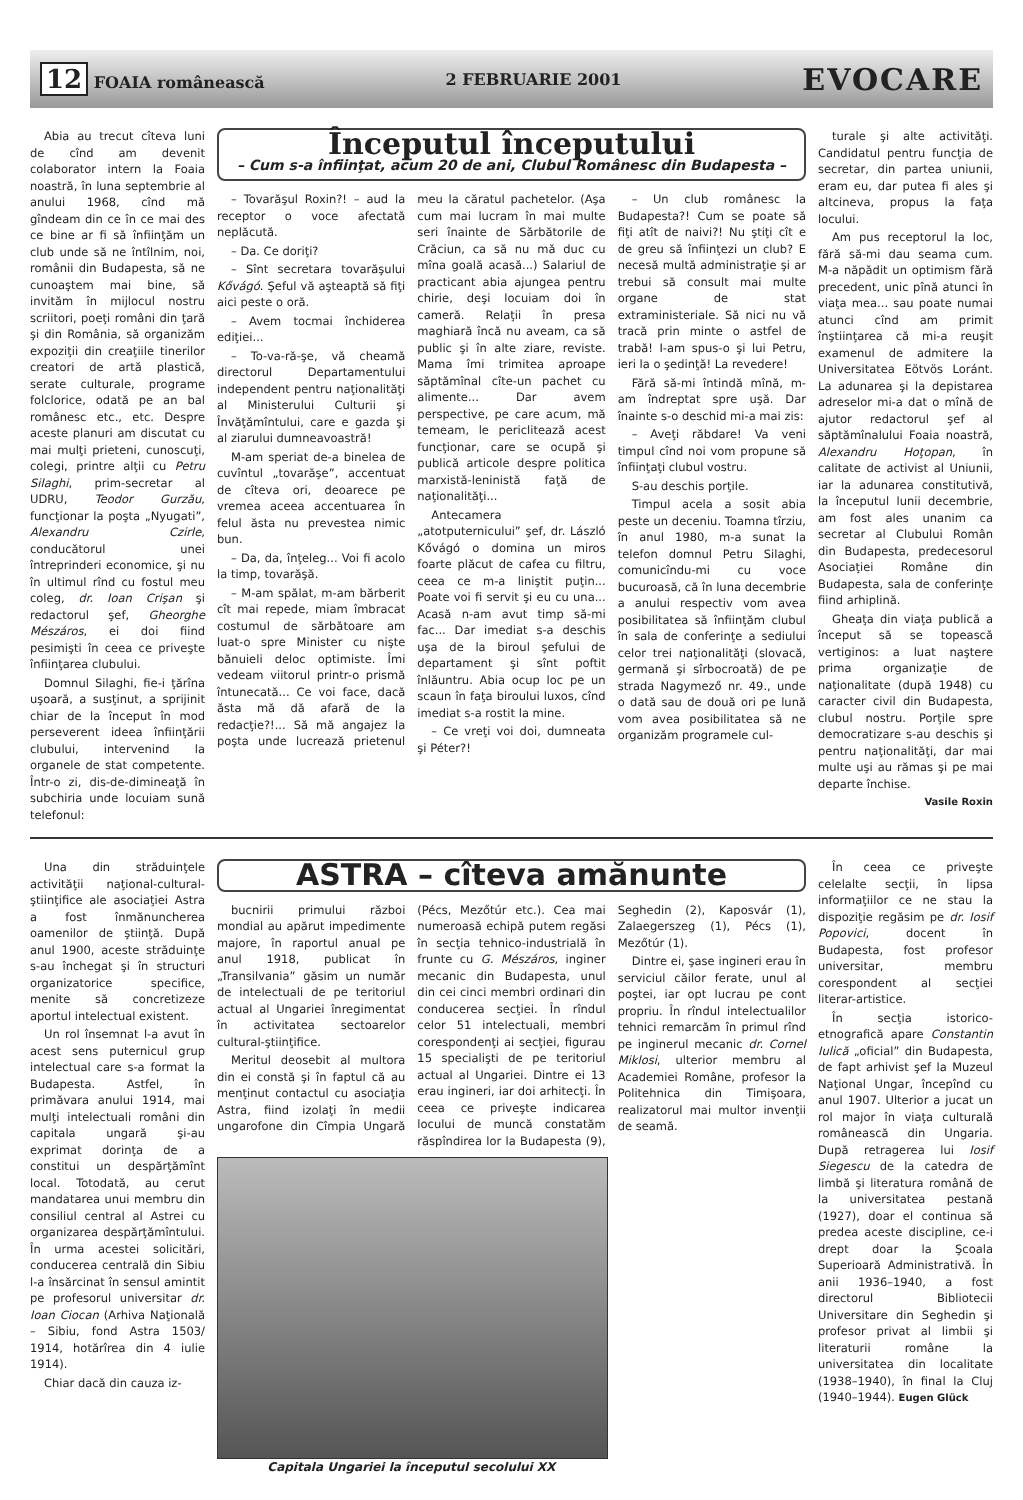12 FOAIA românească 2 FEBRUARIE 2001 EVOCARE
Abia au trecut cîteva luni de cînd am devenit colaborator intern la Foaia noastră, în luna septembrie al anului 1968, cînd mă gîndeam din ce în ce mai des ce bine ar fi să înfiinţăm un club unde să ne întîlnim, noi, românii din Budapesta, să ne cunoaştem mai bine, să invităm în mijlocul nostru scriitori, poeţi români din ţară şi din România, să organizăm expoziţii din creaţiile tinerilor creatori de artă plastică, serate culturale, programe folclorice, odată pe an bal românesc etc., etc. Despre aceste planuri am discutat cu mai mulţi prieteni, cunoscuţi, colegi, printre alţii cu Petru Silaghi, prim-secretar al UDRU, Teodor Gurzău, funcţionar la poşta „Nyugati”, Alexandru Czirle, conducătorul unei întreprinderi economice, şi nu în ultimul rînd cu fostul meu coleg, dr. Ioan Crişan şi redactorul şef, Gheorghe Mészáros, ei doi fiind pesimişti în ceea ce priveşte înfiinţarea clubului.
Domnul Silaghi, fie-i ţărîna uşoară, a susţinut, a sprijinit chiar de la început în mod perseverent ideea înfiinţării clubului, intervenind la organele de stat competente. Într-o zi, dis-de-dimineaţă în subchiria unde locuiam sună telefonul:
Începutul începutului
– Cum s-a înfiinţat, acum 20 de ani, Clubul Românesc din Budapesta –
– Tovarăşul Roxin?! – aud la receptor o voce afectată neplăcută.
– Da. Ce doriţi?
– Sînt secretara tovarăşului Kővágó. Şeful vă aşteaptă să fiţi aici peste o oră.
– Avem tocmai închiderea ediţiei...
– To-va-ră-şe, vă cheamă directorul Departamentului independent pentru naţionalităţi al Ministerului Culturii şi Învăţămîntului, care e gazda şi al ziarului dumneavoastră!
M-am speriat de-a binelea de cuvîntul „tovarăşe”, accentuat de cîteva ori, deoarece pe vremea aceea accentuarea în felul ăsta nu prevestea nimic bun.
– Da, da, înţeleg... Voi fi acolo la timp, tovarăşă.
– M-am spălat, m-am bărberit cît mai repede, miam îmbracat costumul de sărbătoare am luat-o spre Minister cu nişte bănuieli deloc optimiste. Îmi vedeam viitorul printr-o prismă întunecată... Ce voi face, dacă ăsta mă dă afară de la redacţie?!... Să mă angajez la poşta unde lucrează prietenul meu la căratul pachetelor. (Aşa cum mai lucram în mai multe seri înainte de Sărbătorile de Crăciun, ca să nu mă duc cu mîna goală acasă...) Salariul de practicant abia ajungea pentru chirie, deşi locuiam doi în cameră. Relaţii în presa maghiară încă nu aveam, ca să public şi în alte ziare, reviste. Mama îmi trimitea aproape săptămînal cîte-un pachet cu alimente... Dar avem perspective, pe care acum, mă temeam, le periclitează acest funcţionar, care se ocupă şi publică articole despre politica marxistă-leninistă faţă de naţionalităţi...
Antecamera „atotputernicului” şef, dr. László Kővágó o domina un miros foarte plăcut de cafea cu filtru, ceea ce m-a liniştit puţin... Poate voi fi servit şi eu cu una... Acasă n-am avut timp să-mi fac... Dar imediat s-a deschis uşa de la biroul şefului de departament şi sînt poftit înlăuntru. Abia ocup loc pe un scaun în faţa biroului luxos, cînd imediat s-a rostit la mine.
– Ce vreţi voi doi, dumneata şi Péter?!
– Un club românesc la Budapesta?! Cum se poate să fiţi atît de naivi?! Nu ştiţi cît e de greu să înfiinţezi un club? E necesă multă administraţie şi ar trebui să consult mai multe organe de stat extraministeriale. Să nici nu vă tracă prin minte o astfel de trabă! I-am spus-o şi lui Petru, ieri la o şedinţă! La revedere!
Fără să-mi întindă mînă, m-am îndreptat spre uşă. Dar înainte s-o deschid mi-a mai zis:
– Aveţi răbdare! Va veni timpul cînd noi vom propune să înfiinţaţi clubul vostru.
S-au deschis porţile.
Timpul acela a sosit abia peste un deceniu. Toamna tîrziu, în anul 1980, m-a sunat la telefon domnul Petru Silaghi, comunicîndu-mi cu voce bucuroasă, că în luna decembrie a anului respectiv vom avea posibilitatea să înfiinţăm clubul în sala de conferinţe a sediului celor trei naţionalităţi (slovacă, germană şi sîrbocroată) de pe strada Nagymező nr. 49., unde o dată sau de două ori pe lună vom avea posibilitatea să ne organizăm programele cul-
turale şi alte activităţi. Candidatul pentru funcţia de secretar, din partea uniunii, eram eu, dar putea fi ales şi altcineva, propus la faţa locului.
Am pus receptorul la loc, fără să-mi dau seama cum. M-a năpădit un optimism fără precedent, unic pînă atunci în viaţa mea... sau poate numai atunci cînd am primit înştiinţarea că mi-a reuşit examenul de admitere la Universitatea Eötvös Loránt. La adunarea şi la depistarea adreselor mi-a dat o mînă de ajutor redactorul şef al săptămînalului Foaia noastră, Alexandru Hoţopan, în calitate de activist al Uniunii, iar la adunarea constitutivă, la începutul lunii decembrie, am fost ales unanim ca secretar al Clubului Român din Budapesta, predecesorul Asociaţiei Române din Budapesta, sala de conferinţe fiind arhiplină.
Gheaţa din viaţa publică a început să se topească vertiginos: a luat naştere prima organizaţie de naţionalitate (după 1948) cu caracter civil din Budapesta, clubul nostru. Porţile spre democratizare s-au deschis şi pentru naţionalităţi, dar mai multe uşi au rămas şi pe mai departe închise.
Vasile Roxin
Una din străduinţele activităţii naţional-cultural-ştiinţifice ale asociaţiei Astra a fost înmănuncherea oamenilor de ştiinţă. După anul 1900, aceste străduinţe s-au închegat şi în structuri organizatorice specifice, menite să concretizeze aportul intelectual existent.
Un rol însemnat l-a avut în acest sens puternicul grup intelectual care s-a format la Budapesta. Astfel, în primăvara anului 1914, mai mulţi intelectuali români din capitala ungară şi-au exprimat dorinţa de a constitui un despărţămînt local. Totodată, au cerut mandatarea unui membru din consiliul central al Astrei cu organizarea despărţămîntului. În urma acestei solicitări, conducerea centrală din Sibiu l-a însărcinat în sensul amintit pe profesorul universitar dr. Ioan Ciocan (Arhiva Naţională – Sibiu, fond Astra 1503/ 1914, hotărîrea din 4 iulie 1914).
Chiar dacă din cauza iz-
ASTRA – cîteva amănunte
bucnirii primului război mondial au apărut impedimente majore, în raportul anual pe anul 1918, publicat în „Transilvania” găsim un număr de intelectuali de pe teritoriul actual al Ungariei înregimentat în activitatea sectoarelor cultural-ştiinţifice.
Meritul deosebit al multora din ei constă şi în faptul că au menţinut contactul cu asociaţia Astra, fiind izolaţi în medii ungarofone din Cîmpia Ungară (Pécs, Mezőtúr etc.). Cea mai numeroasă echipă putem regăsi în secţia tehnico-industrială în frunte cu G. Mészáros, inginer mecanic din Budapesta, unul din cei cinci membri ordinari din conducerea secţiei. În rîndul celor 51 intelectuali, membri corespondenţi ai secţiei, figurau 15 specialişti de pe teritoriul actual al Ungariei. Dintre ei 13 erau ingineri, iar doi arhitecţi. În ceea ce priveşte indicarea locului de muncă constatăm răspîndirea lor la Budapesta (9), Seghedin (2), Kaposvár (1), Zalaegerszeg (1), Pécs (1), Mezőtúr (1).
Dintre ei, şase ingineri erau în serviciul căilor ferate, unul al poştei, iar opt lucrau pe cont propriu. În rîndul intelectualilor tehnici remarcăm în primul rînd pe inginerul mecanic dr. Cornel Miklosi, ulterior membru al Academiei Române, profesor la Politehnica din Timişoara, realizatorul mai multor invenţii de seamă.
Capitala Ungariei la începutul secolului XX
În ceea ce priveşte celelalte secţii, în lipsa informaţiilor ce ne stau la dispoziţie regăsim pe dr. Iosif Popovici, docent în Budapesta, fost profesor universitar, membru corespondent al secţiei literar-artistice.
În secţia istorico-etnografică apare Constantin Iulică „oficial” din Budapesta, de fapt arhivist şef la Muzeul Naţional Ungar, începînd cu anul 1907. Ulterior a jucat un rol major în viaţa culturală românească din Ungaria. După retragerea lui Iosif Siegescu de la catedra de limbă şi literatura română de la universitatea pestană (1927), doar el continua să predea aceste discipline, ce-i drept doar la Şcoala Superioară Administrativă. În anii 1936–1940, a fost directorul Bibliotecii Universitare din Seghedin şi profesor privat al limbii şi literaturii române la universitatea din localitate (1938–1940), în final la Cluj (1940–1944). Eugen Glück